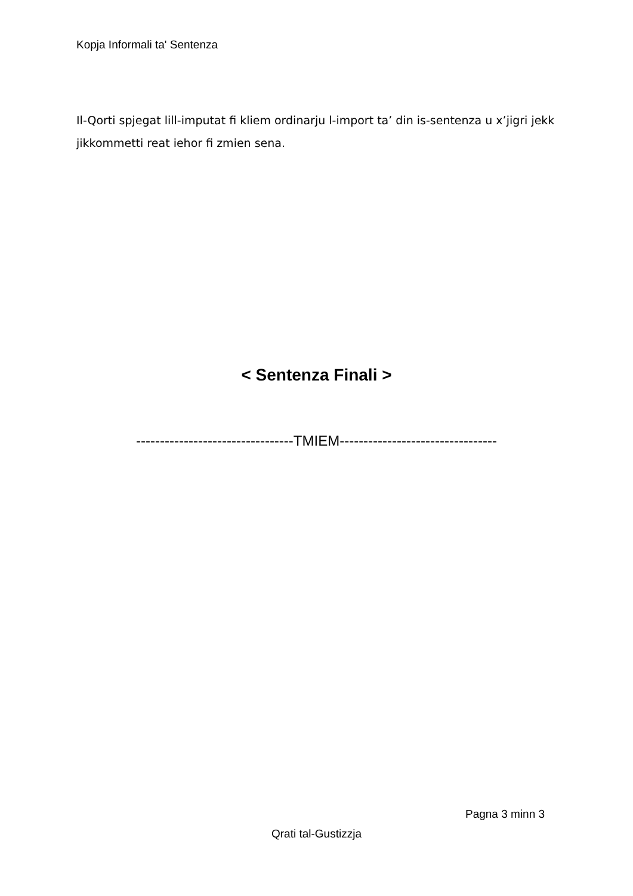Kopja Informali ta' Sentenza
Il-Qorti spjegat lill-imputat fi kliem ordinarju l-import ta’ din is-sentenza u x’jigri jekk jikkommetti reat iehor fi zmien sena.
< Sentenza Finali >
---------------------------------TMIEM---------------------------------
Pagna 3 minn 3
Qrati tal-Gustizzja